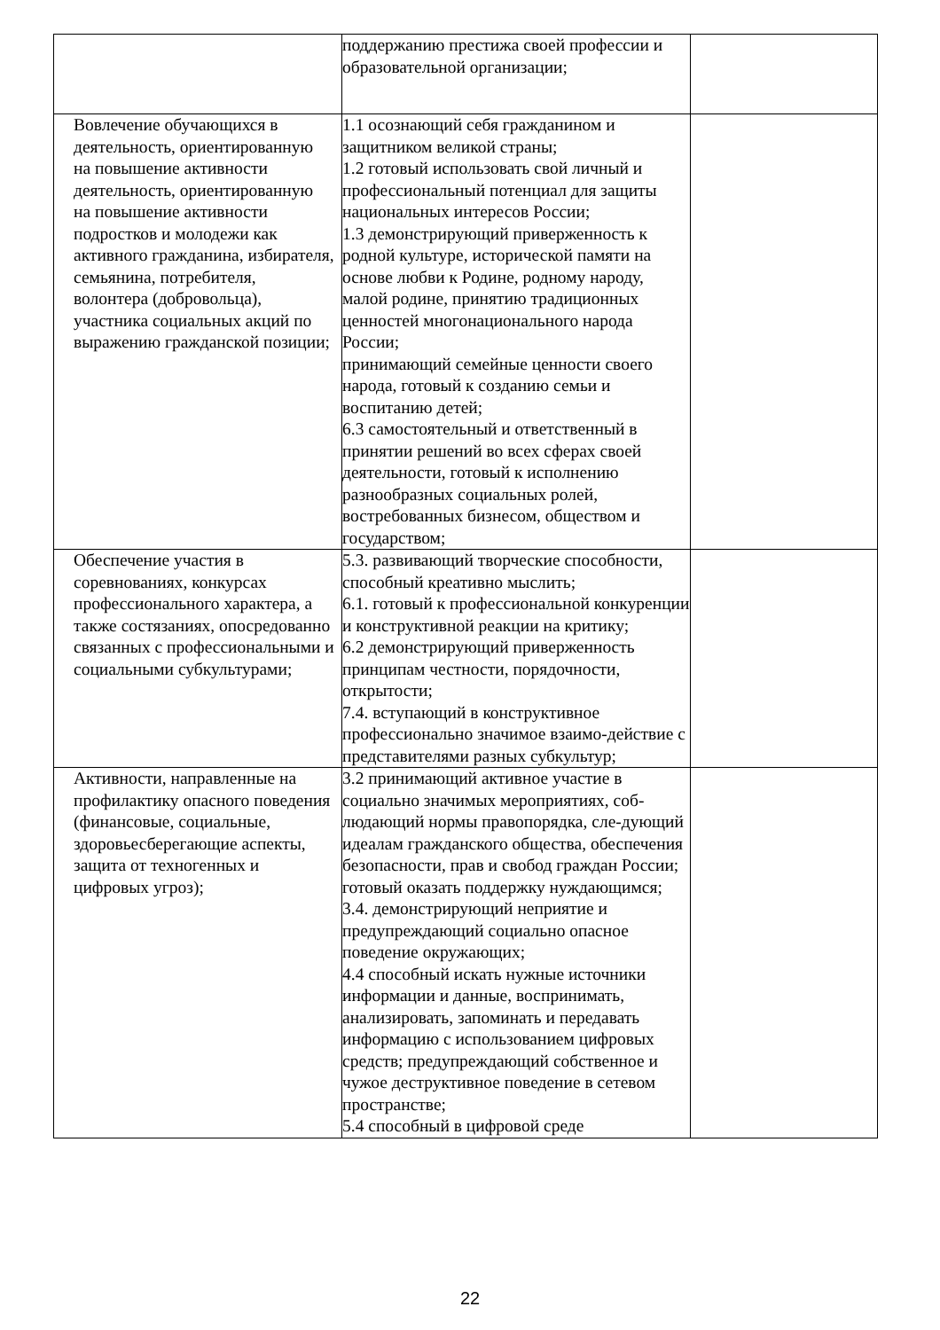| | поддержанию престижа своей профессии и образовательной организации; | |
| Вовлечение обучающихся в деятельность, ориентированную на повышение активности деятельность, ориентированную на повышение активности подростков и молодежи как активного гражданина, избирателя, семьянина, потребителя, волонтера (добровольца), участника социальных акций по выражению гражданской позиции; | 1.1 осознающий себя гражданином и защитником великой страны; 1.2 готовый использовать свой личный и профессиональный потенциал для защиты национальных интересов России; 1.3 демонстрирующий приверженность к родной культуре, исторической памяти на основе любви к Родине, родному народу, малой родине, принятию традиционных ценностей многонационального народа России; принимающий семейные ценности своего народа, готовый к созданию семьи и воспитанию детей; 6.3 самостоятельный и ответственный в принятии решений во всех сферах своей деятельности, готовый к исполнению разнообразных социальных ролей, востребованных бизнесом, обществом и государством; | |
| Обеспечение участия в соревнованиях, конкурсах профессионального характера, а также состязаниях, опосредованно связанных с профессиональными и социальными субкультурами; | 5.3. развивающий творческие способности, способный креативно мыслить; 6.1. готовый к профессиональной конкуренции и конструктивной реакции на критику; 6.2 демонстрирующий приверженность принципам честности, порядочности, открытости; 7.4. вступающий в конструктивное профессионально значимое взаимо-действие с представителями разных субкультур; | |
| Активности, направленные на профилактику опасного поведения (финансовые, социальные, здоровьесберегающие аспекты, защита от техногенных и цифровых угроз); | 3.2 принимающий активное участие в социально значимых мероприятиях, соб-людающий нормы правопорядка, сле-дующий идеалам гражданского общества, обеспечения безопасности, прав и свобод граждан России; готовый оказать поддержку нуждающимся; 3.4. демонстрирующий неприятие и предупреждающий социально опасное поведение окружающих; 4.4 способный искать нужные источники информации и данные, воспринимать, анализировать, запоминать и передавать информацию с использованием цифровых средств; предупреждающий собственное и чужое деструктивное поведение в сетевом пространстве; 5.4 способный в цифровой среде | |
22